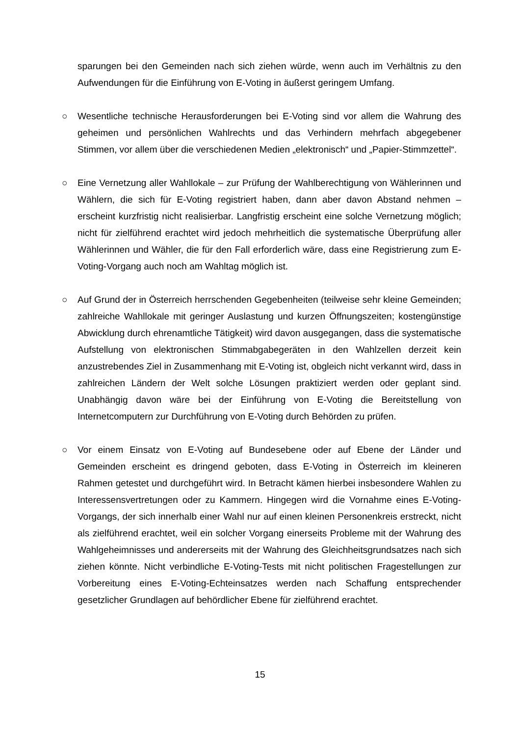sparungen bei den Gemeinden nach sich ziehen würde, wenn auch im Verhältnis zu den Aufwendungen für die Einführung von E-Voting in äußerst geringem Umfang.
○ Wesentliche technische Herausforderungen bei E-Voting sind vor allem die Wahrung des geheimen und persönlichen Wahlrechts und das Verhindern mehrfach abgegebener Stimmen, vor allem über die verschiedenen Medien „elektronisch“ und „Papier-Stimmzettel“.
○ Eine Vernetzung aller Wahllokale – zur Prüfung der Wahlberechtigung von Wählerinnen und Wählern, die sich für E-Voting registriert haben, dann aber davon Abstand nehmen – erscheint kurzfristig nicht realisierbar. Langfristig erscheint eine solche Vernetzung möglich; nicht für zielführend erachtet wird jedoch mehrheitlich die systematische Überprüfung aller Wählerinnen und Wähler, die für den Fall erforderlich wäre, dass eine Registrierung zum E-Voting-Vorgang auch noch am Wahltag möglich ist.
○ Auf Grund der in Österreich herrschenden Gegebenheiten (teilweise sehr kleine Gemeinden; zahlreiche Wahllokale mit geringer Auslastung und kurzen Öffnungszeiten; kostengünstige Abwicklung durch ehrenamtliche Tätigkeit) wird davon ausgegangen, dass die systematische Aufstellung von elektronischen Stimmabgabegeräten in den Wahlzellen derzeit kein anzustrebendes Ziel in Zusammenhang mit E-Voting ist, obgleich nicht verkannt wird, dass in zahlreichen Ländern der Welt solche Lösungen praktiziert werden oder geplant sind. Unabhängig davon wäre bei der Einführung von E-Voting die Bereitstellung von Internetcomputern zur Durchführung von E-Voting durch Behörden zu prüfen.
○ Vor einem Einsatz von E-Voting auf Bundesebene oder auf Ebene der Länder und Gemeinden erscheint es dringend geboten, dass E-Voting in Österreich im kleineren Rahmen getestet und durchgeführt wird. In Betracht kämen hierbei insbesondere Wahlen zu Interessensvertretungen oder zu Kammern. Hingegen wird die Vornahme eines E-Voting-Vorgangs, der sich innerhalb einer Wahl nur auf einen kleinen Personenkreis erstreckt, nicht als zielführend erachtet, weil ein solcher Vorgang einerseits Probleme mit der Wahrung des Wahlgeheimnisses und andererseits mit der Wahrung des Gleichheitsgrundsatzes nach sich ziehen könnte. Nicht verbindliche E-Voting-Tests mit nicht politischen Fragestellungen zur Vorbereitung eines E-Voting-Echteinsatzes werden nach Schaffung entsprechender gesetzlicher Grundlagen auf behördlicher Ebene für zielführend erachtet.
15